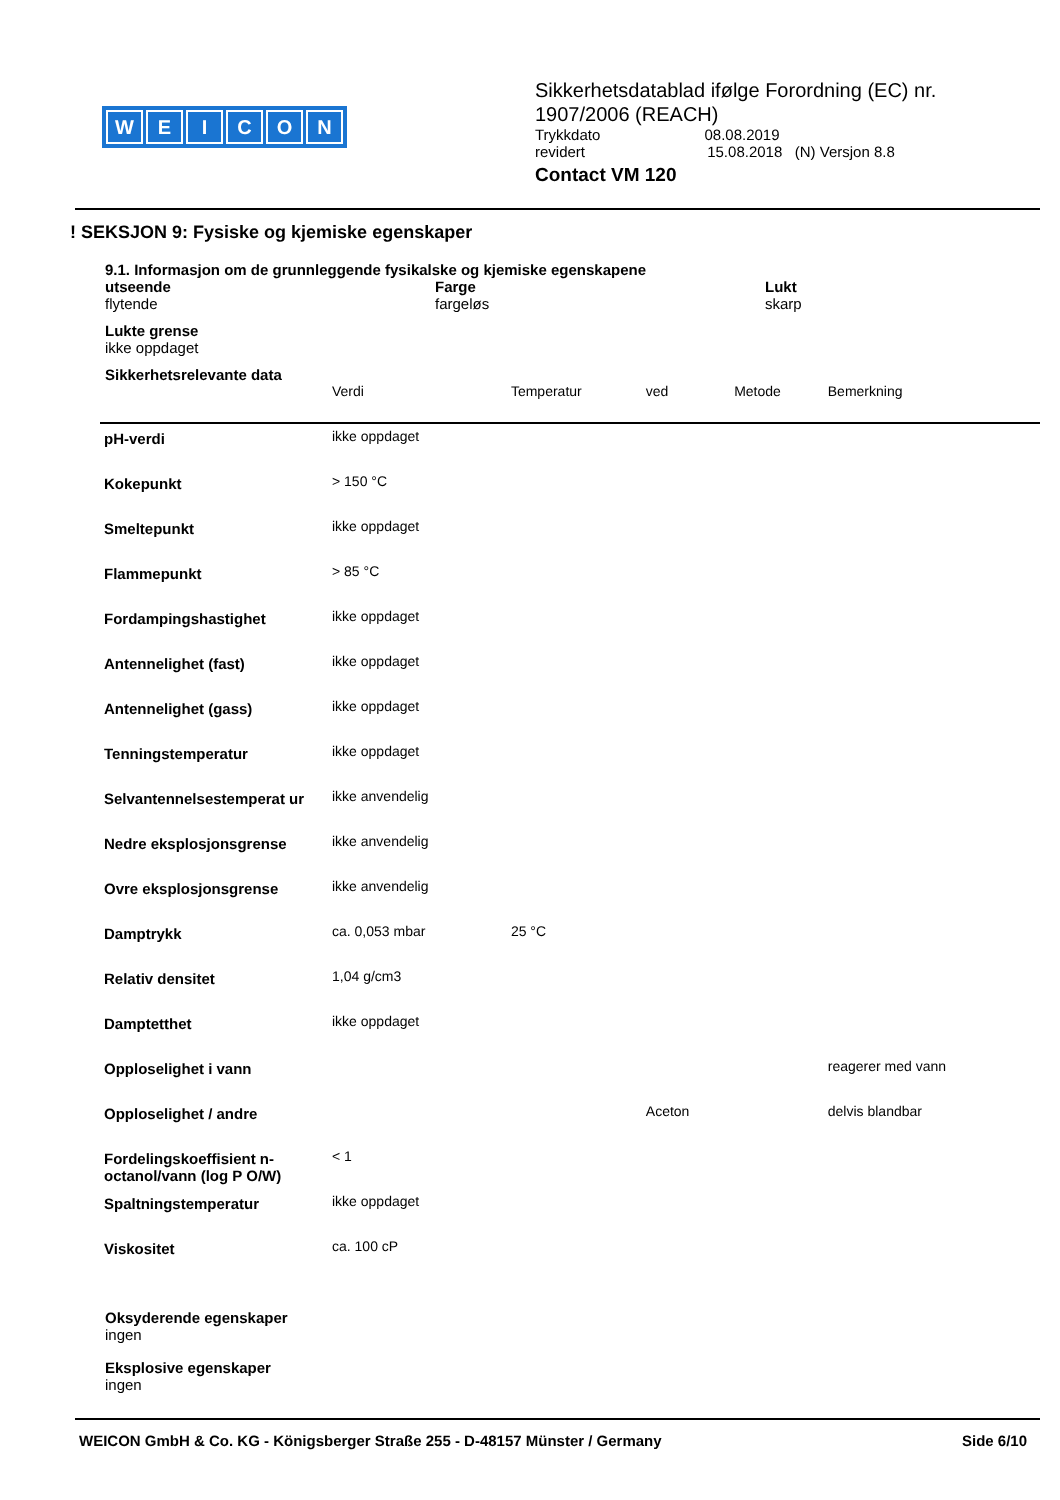WEICON
Sikkerhetsdatablad ifølge Forordning (EC) nr. 1907/2006 (REACH)
Trykkdato 08.08.2019
revidert 15.08.2018 (N) Versjon 8.8
Contact VM 120
! SEKSJON 9: Fysiske og kjemiske egenskaper
9.1. Informasjon om de grunnleggende fysikalske og kjemiske egenskapene
utseende
flytende
Farge
fargeløs
Lukt
skarp
Lukte grense
ikke oppdaget
Sikkerhetsrelevante data
| | Verdi | Temperatur | ved | Metode | Bemerkning |
| --- | --- | --- | --- | --- | --- |
| pH-verdi | ikke oppdaget | | | | |
| Kokepunkt | > 150 °C | | | | |
| Smeltepunkt | ikke oppdaget | | | | |
| Flammepunkt | > 85 °C | | | | |
| Fordampingshastighet | ikke oppdaget | | | | |
| Antennelighet (fast) | ikke oppdaget | | | | |
| Antennelighet (gass) | ikke oppdaget | | | | |
| Tenningstemperatur | ikke oppdaget | | | | |
| Selvantennelsestemperat ur | ikke anvendelig | | | | |
| Nedre eksplosjonsgrense | ikke anvendelig | | | | |
| Ovre eksplosjonsgrense | ikke anvendelig | | | | |
| Damptrykk | ca. 0,053 mbar | 25 °C | | | |
| Relativ densitet | 1,04 g/cm3 | | | | |
| Damptetthet | ikke oppdaget | | | | |
| Opploselighet i vann | | | | | reagerer med vann |
| Opploselighet / andre | | | Aceton | | delvis blandbar |
| Fordelingskoeffisient n-octanol/vann (log P O/W) | < 1 | | | | |
| Spaltningstemperatur | ikke oppdaget | | | | |
| Viskositet | ca. 100 cP | | | | |
Oksyderende egenskaper
ingen
Eksplosive egenskaper
ingen
WEICON GmbH & Co. KG - Königsberger Straße 255 - D-48157 Münster / Germany Side 6/10